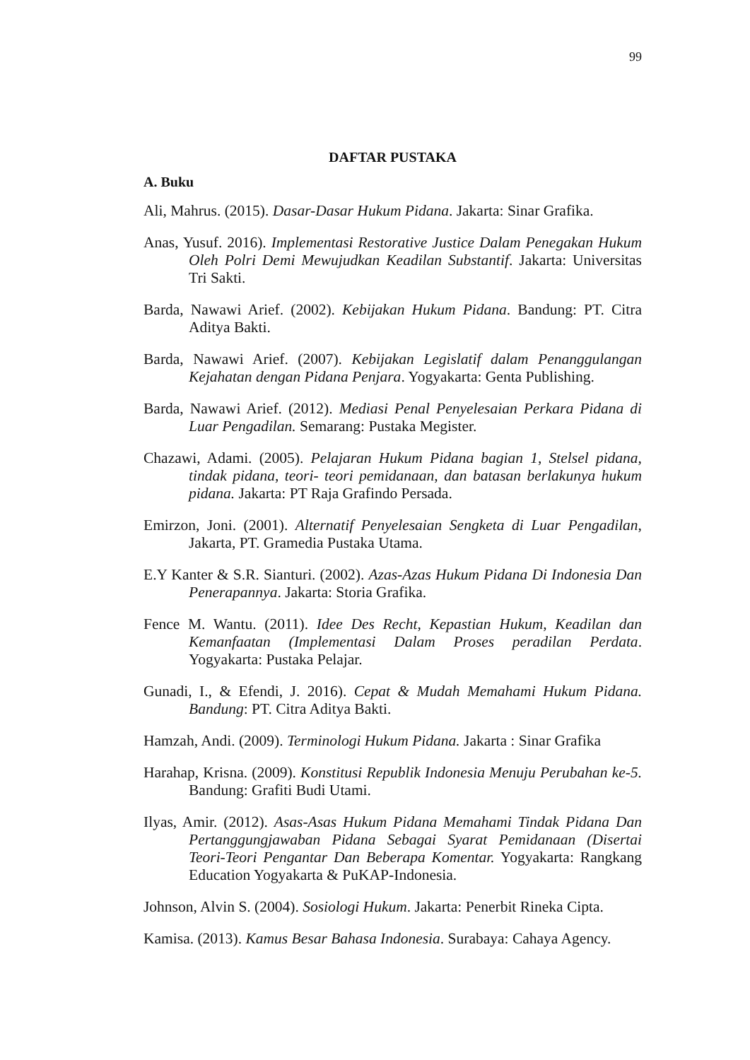99
DAFTAR PUSTAKA
A. Buku
Ali, Mahrus. (2015). Dasar-Dasar Hukum Pidana. Jakarta: Sinar Grafika.
Anas, Yusuf. 2016). Implementasi Restorative Justice Dalam Penegakan Hukum Oleh Polri Demi Mewujudkan Keadilan Substantif. Jakarta: Universitas Tri Sakti.
Barda, Nawawi Arief. (2002). Kebijakan Hukum Pidana. Bandung: PT. Citra Aditya Bakti.
Barda, Nawawi Arief. (2007). Kebijakan Legislatif dalam Penanggulangan Kejahatan dengan Pidana Penjara. Yogyakarta: Genta Publishing.
Barda, Nawawi Arief. (2012). Mediasi Penal Penyelesaian Perkara Pidana di Luar Pengadilan. Semarang: Pustaka Megister.
Chazawi, Adami. (2005). Pelajaran Hukum Pidana bagian 1, Stelsel pidana, tindak pidana, teori- teori pemidanaan, dan batasan berlakunya hukum pidana. Jakarta: PT Raja Grafindo Persada.
Emirzon, Joni. (2001). Alternatif Penyelesaian Sengketa di Luar Pengadilan, Jakarta, PT. Gramedia Pustaka Utama.
E.Y Kanter & S.R. Sianturi. (2002). Azas-Azas Hukum Pidana Di Indonesia Dan Penerapannya. Jakarta: Storia Grafika.
Fence M. Wantu. (2011). Idee Des Recht, Kepastian Hukum, Keadilan dan Kemanfaatan (Implementasi Dalam Proses peradilan Perdata. Yogyakarta: Pustaka Pelajar.
Gunadi, I., & Efendi, J. 2016). Cepat & Mudah Memahami Hukum Pidana. Bandung: PT. Citra Aditya Bakti.
Hamzah, Andi. (2009). Terminologi Hukum Pidana. Jakarta : Sinar Grafika
Harahap, Krisna. (2009). Konstitusi Republik Indonesia Menuju Perubahan ke-5. Bandung: Grafiti Budi Utami.
Ilyas, Amir. (2012). Asas-Asas Hukum Pidana Memahami Tindak Pidana Dan Pertanggungjawaban Pidana Sebagai Syarat Pemidanaan (Disertai Teori-Teori Pengantar Dan Beberapa Komentar. Yogyakarta: Rangkang Education Yogyakarta & PuKAP-Indonesia.
Johnson, Alvin S. (2004). Sosiologi Hukum. Jakarta: Penerbit Rineka Cipta.
Kamisa. (2013). Kamus Besar Bahasa Indonesia. Surabaya: Cahaya Agency.